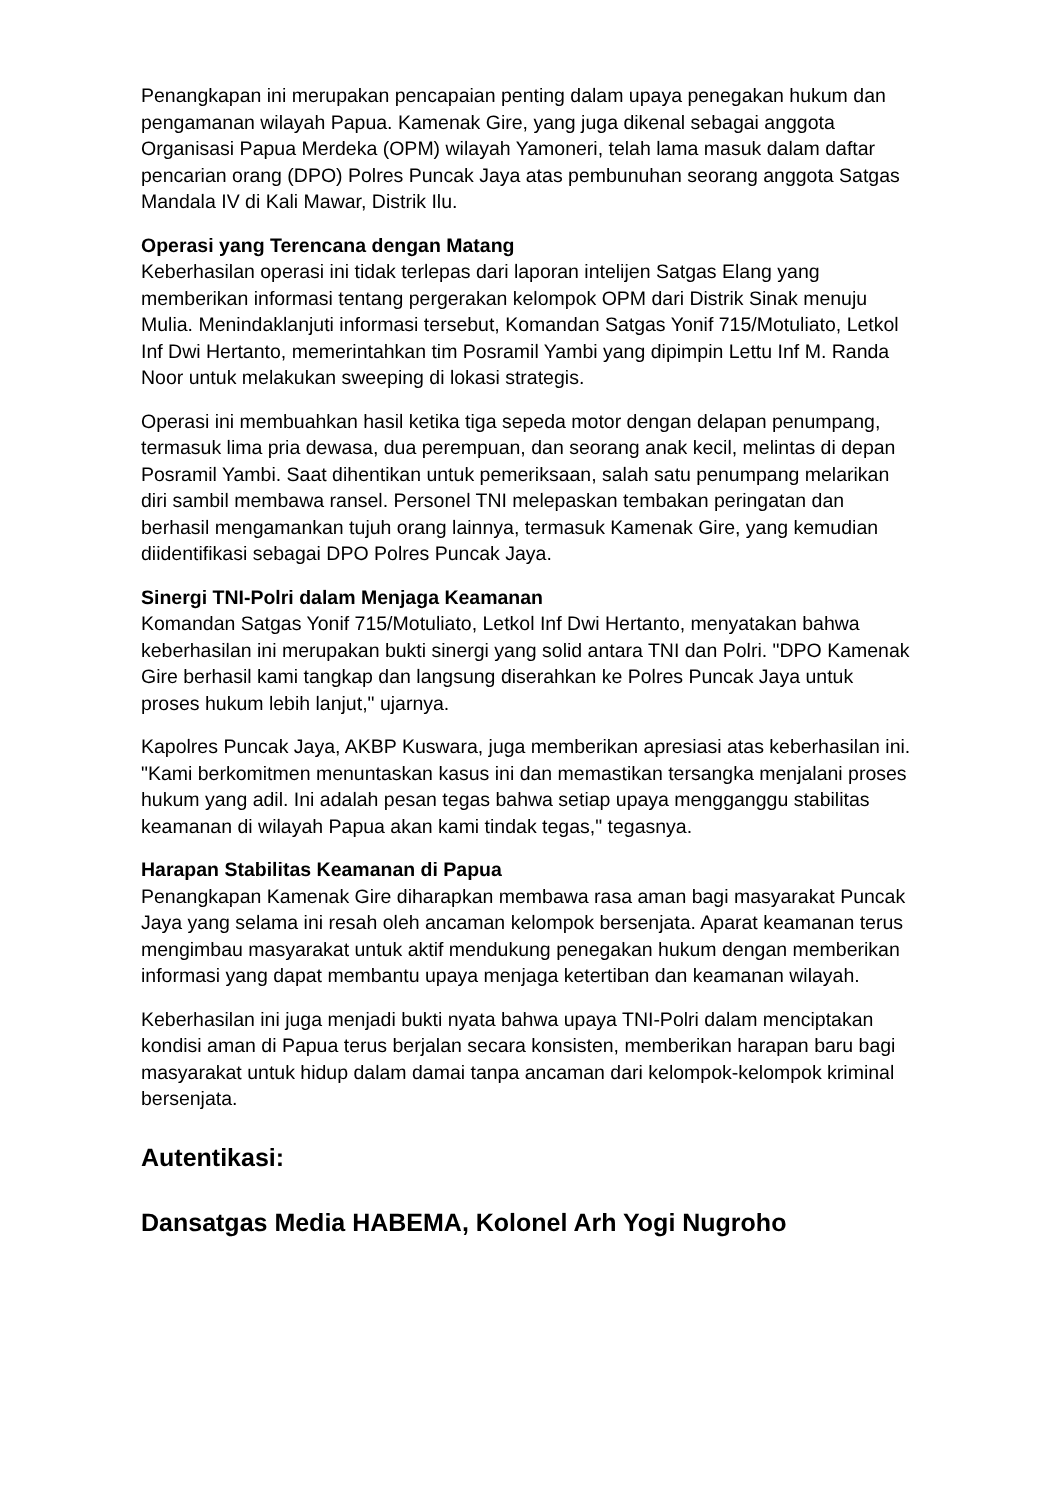Penangkapan ini merupakan pencapaian penting dalam upaya penegakan hukum dan pengamanan wilayah Papua. Kamenak Gire, yang juga dikenal sebagai anggota Organisasi Papua Merdeka (OPM) wilayah Yamoneri, telah lama masuk dalam daftar pencarian orang (DPO) Polres Puncak Jaya atas pembunuhan seorang anggota Satgas Mandala IV di Kali Mawar, Distrik Ilu.
Operasi yang Terencana dengan Matang
Keberhasilan operasi ini tidak terlepas dari laporan intelijen Satgas Elang yang memberikan informasi tentang pergerakan kelompok OPM dari Distrik Sinak menuju Mulia. Menindaklanjuti informasi tersebut, Komandan Satgas Yonif 715/Motuliato, Letkol Inf Dwi Hertanto, memerintahkan tim Posramil Yambi yang dipimpin Lettu Inf M. Randa Noor untuk melakukan sweeping di lokasi strategis.
Operasi ini membuahkan hasil ketika tiga sepeda motor dengan delapan penumpang, termasuk lima pria dewasa, dua perempuan, dan seorang anak kecil, melintas di depan Posramil Yambi. Saat dihentikan untuk pemeriksaan, salah satu penumpang melarikan diri sambil membawa ransel. Personel TNI melepaskan tembakan peringatan dan berhasil mengamankan tujuh orang lainnya, termasuk Kamenak Gire, yang kemudian diidentifikasi sebagai DPO Polres Puncak Jaya.
Sinergi TNI-Polri dalam Menjaga Keamanan
Komandan Satgas Yonif 715/Motuliato, Letkol Inf Dwi Hertanto, menyatakan bahwa keberhasilan ini merupakan bukti sinergi yang solid antara TNI dan Polri. "DPO Kamenak Gire berhasil kami tangkap dan langsung diserahkan ke Polres Puncak Jaya untuk proses hukum lebih lanjut," ujarnya.
Kapolres Puncak Jaya, AKBP Kuswara, juga memberikan apresiasi atas keberhasilan ini. "Kami berkomitmen menuntaskan kasus ini dan memastikan tersangka menjalani proses hukum yang adil. Ini adalah pesan tegas bahwa setiap upaya mengganggu stabilitas keamanan di wilayah Papua akan kami tindak tegas," tegasnya.
Harapan Stabilitas Keamanan di Papua
Penangkapan Kamenak Gire diharapkan membawa rasa aman bagi masyarakat Puncak Jaya yang selama ini resah oleh ancaman kelompok bersenjata. Aparat keamanan terus mengimbau masyarakat untuk aktif mendukung penegakan hukum dengan memberikan informasi yang dapat membantu upaya menjaga ketertiban dan keamanan wilayah.
Keberhasilan ini juga menjadi bukti nyata bahwa upaya TNI-Polri dalam menciptakan kondisi aman di Papua terus berjalan secara konsisten, memberikan harapan baru bagi masyarakat untuk hidup dalam damai tanpa ancaman dari kelompok-kelompok kriminal bersenjata.
Autentikasi:
Dansatgas Media HABEMA, Kolonel Arh Yogi Nugroho